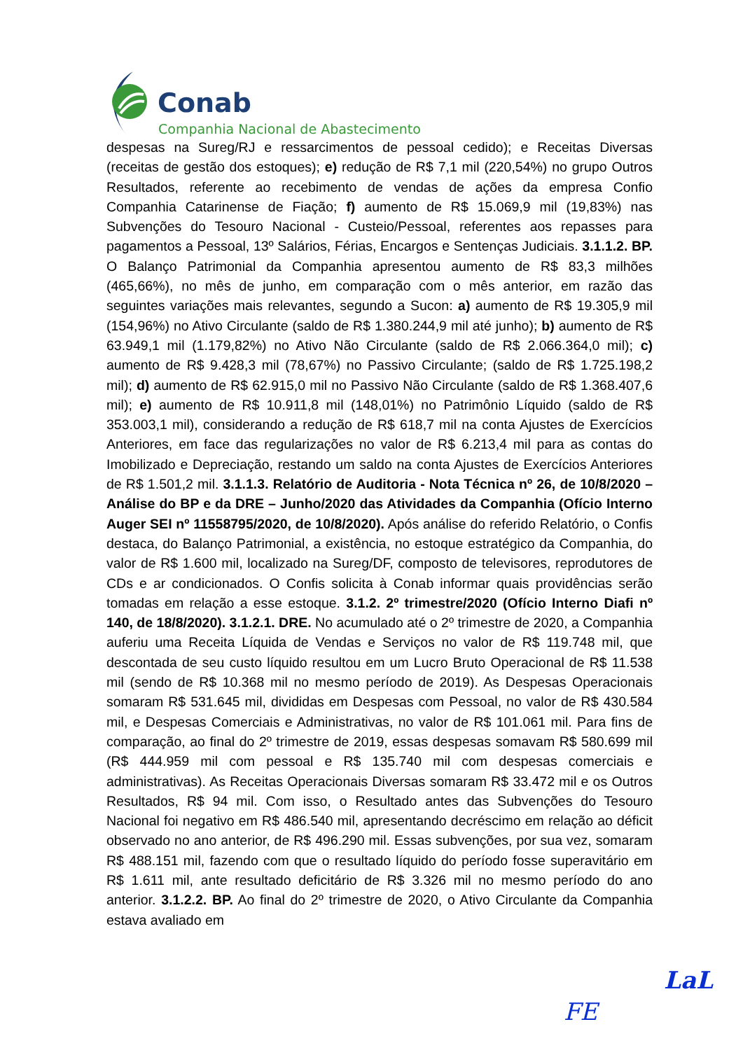Conab
Companhia Nacional de Abastecimento
despesas na Sureg/RJ e ressarcimentos de pessoal cedido); e Receitas Diversas (receitas de gestão dos estoques); e) redução de R$ 7,1 mil (220,54%) no grupo Outros Resultados, referente ao recebimento de vendas de ações da empresa Confio Companhia Catarinense de Fiação; f) aumento de R$ 15.069,9 mil (19,83%) nas Subvenções do Tesouro Nacional - Custeio/Pessoal, referentes aos repasses para pagamentos a Pessoal, 13º Salários, Férias, Encargos e Sentenças Judiciais. 3.1.1.2. BP. O Balanço Patrimonial da Companhia apresentou aumento de R$ 83,3 milhões (465,66%), no mês de junho, em comparação com o mês anterior, em razão das seguintes variações mais relevantes, segundo a Sucon: a) aumento de R$ 19.305,9 mil (154,96%) no Ativo Circulante (saldo de R$ 1.380.244,9 mil até junho); b) aumento de R$ 63.949,1 mil (1.179,82%) no Ativo Não Circulante (saldo de R$ 2.066.364,0 mil); c) aumento de R$ 9.428,3 mil (78,67%) no Passivo Circulante; (saldo de R$ 1.725.198,2 mil); d) aumento de R$ 62.915,0 mil no Passivo Não Circulante (saldo de R$ 1.368.407,6 mil); e) aumento de R$ 10.911,8 mil (148,01%) no Patrimônio Líquido (saldo de R$ 353.003,1 mil), considerando a redução de R$ 618,7 mil na conta Ajustes de Exercícios Anteriores, em face das regularizações no valor de R$ 6.213,4 mil para as contas do Imobilizado e Depreciação, restando um saldo na conta Ajustes de Exercícios Anteriores de R$ 1.501,2 mil. 3.1.1.3. Relatório de Auditoria - Nota Técnica nº 26, de 10/8/2020 – Análise do BP e da DRE – Junho/2020 das Atividades da Companhia (Ofício Interno Auger SEI nº 11558795/2020, de 10/8/2020). Após análise do referido Relatório, o Confis destaca, do Balanço Patrimonial, a existência, no estoque estratégico da Companhia, do valor de R$ 1.600 mil, localizado na Sureg/DF, composto de televisores, reprodutores de CDs e ar condicionados. O Confis solicita à Conab informar quais providências serão tomadas em relação a esse estoque. 3.1.2. 2º trimestre/2020 (Ofício Interno Diafi nº 140, de 18/8/2020). 3.1.2.1. DRE. No acumulado até o 2º trimestre de 2020, a Companhia auferiu uma Receita Líquida de Vendas e Serviços no valor de R$ 119.748 mil, que descontada de seu custo líquido resultou em um Lucro Bruto Operacional de R$ 11.538 mil (sendo de R$ 10.368 mil no mesmo período de 2019). As Despesas Operacionais somaram R$ 531.645 mil, divididas em Despesas com Pessoal, no valor de R$ 430.584 mil, e Despesas Comerciais e Administrativas, no valor de R$ 101.061 mil. Para fins de comparação, ao final do 2º trimestre de 2019, essas despesas somavam R$ 580.699 mil (R$ 444.959 mil com pessoal e R$ 135.740 mil com despesas comerciais e administrativas). As Receitas Operacionais Diversas somaram R$ 33.472 mil e os Outros Resultados, R$ 94 mil. Com isso, o Resultado antes das Subvenções do Tesouro Nacional foi negativo em R$ 486.540 mil, apresentando decréscimo em relação ao déficit observado no ano anterior, de R$ 496.290 mil. Essas subvenções, por sua vez, somaram R$ 488.151 mil, fazendo com que o resultado líquido do período fosse superavitário em R$ 1.611 mil, ante resultado deficitário de R$ 3.326 mil no mesmo período do ano anterior. 3.1.2.2. BP. Ao final do 2º trimestre de 2020, o Ativo Circulante da Companhia estava avaliado em
LaL
FE